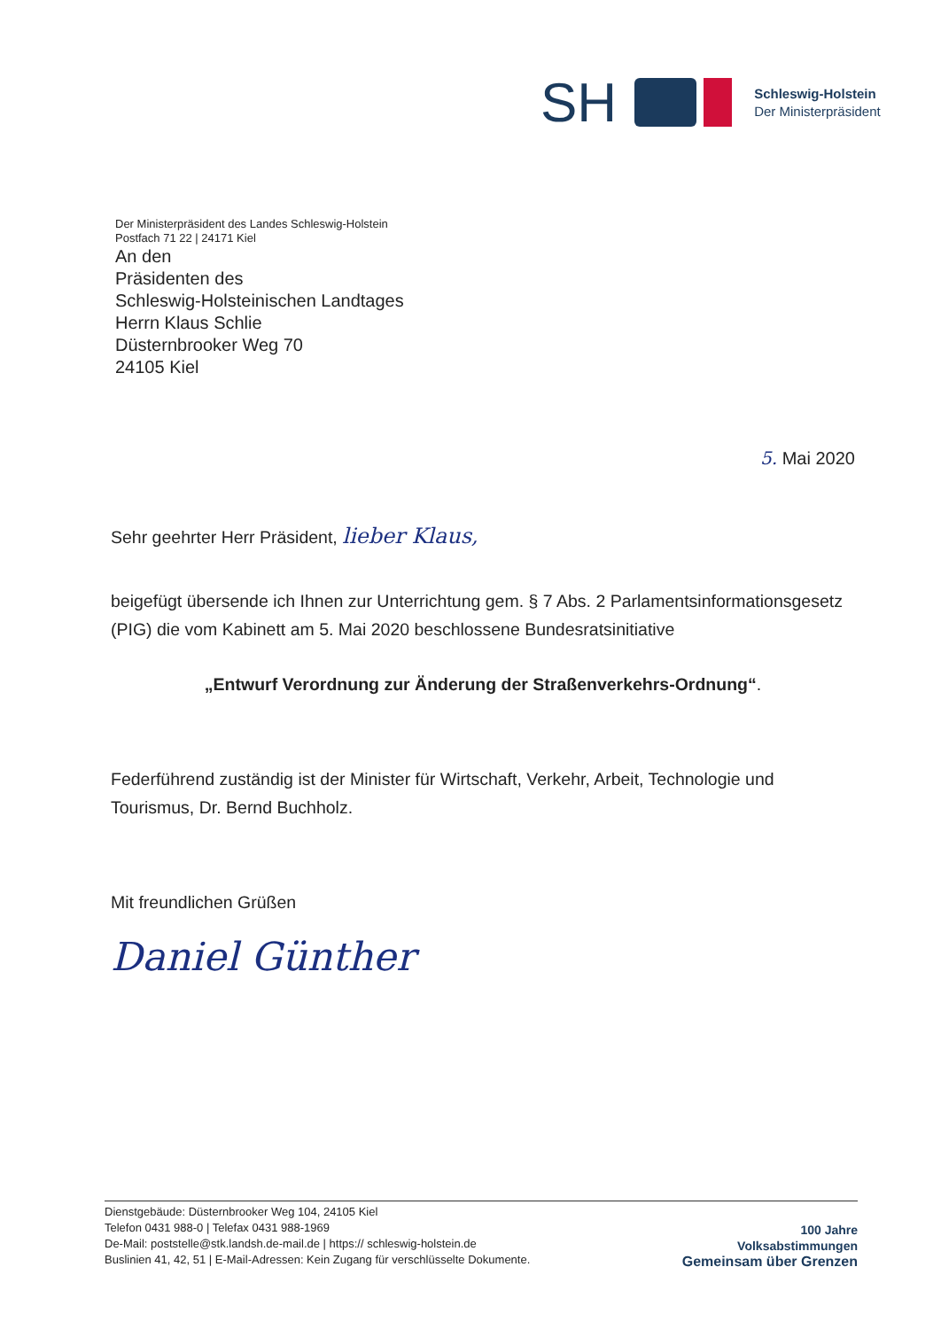SH
Schleswig-Holstein
Der Ministerpräsident
Der Ministerpräsident des Landes Schleswig-Holstein
Postfach 71 22 | 24171 Kiel
An den
Präsidenten des
Schleswig-Holsteinischen Landtages
Herrn Klaus Schlie
Düsternbrooker Weg 70
24105 Kiel
5. Mai 2020
Sehr geehrter Herr Präsident, lieber Klaus,
beigefügt übersende ich Ihnen zur Unterrichtung gem. § 7 Abs. 2 Parlamentsinformationsgesetz (PIG) die vom Kabinett am 5. Mai 2020 beschlossene Bundesratsinitiative
„Entwurf Verordnung zur Änderung der Straßenverkehrs-Ordnung“.
Federführend zuständig ist der Minister für Wirtschaft, Verkehr, Arbeit, Technologie und Tourismus, Dr. Bernd Buchholz.
Mit freundlichen Grüßen
Daniel Günther
Dienstgebäude: Düsternbrooker Weg 104, 24105 Kiel
Telefon 0431 988-0 | Telefax 0431 988-1969
De-Mail: poststelle@stk.landsh.de-mail.de | https:// schleswig-holstein.de
Buslinien 41, 42, 51 | E-Mail-Adressen: Kein Zugang für verschlüsselte Dokumente.
100 Jahre
Volksabstimmungen
Gemeinsam über Grenzen